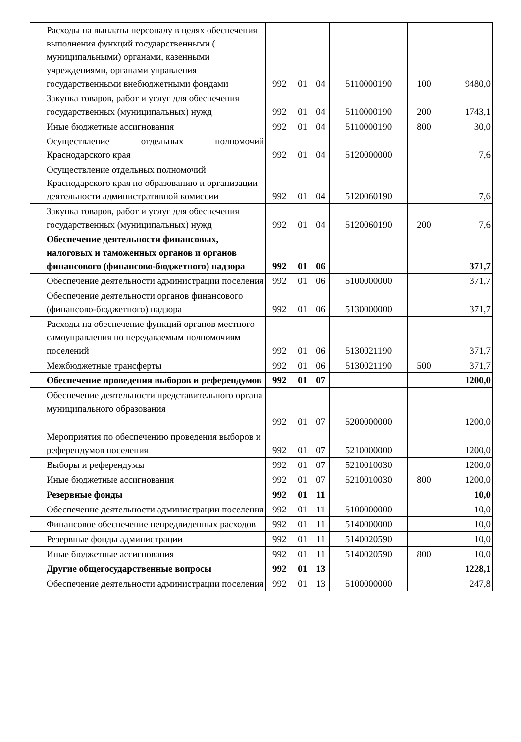| | Расходы на выплаты персоналу в целях обеспечения выполнения функций государственными ( муниципальными) органами, казенными учреждениями, органами управления государственными внебюджетными фондами | 992 | 01 | 04 | 5110000190 | 100 | 9480,0 |
| | Закупка товаров, работ и услуг для обеспечения государственных (муниципальных) нужд | 992 | 01 | 04 | 5110000190 | 200 | 1743,1 |
| | Иные бюджетные ассигнования | 992 | 01 | 04 | 5110000190 | 800 | 30,0 |
| | Осуществление отдельных полномочий Краснодарского края | 992 | 01 | 04 | 5120000000 | | 7,6 |
| | Осуществление отдельных полномочий Краснодарского края по образованию и организации деятельности административной комиссии | 992 | 01 | 04 | 5120060190 | | 7,6 |
| | Закупка товаров, работ и услуг для обеспечения государственных (муниципальных) нужд | 992 | 01 | 04 | 5120060190 | 200 | 7,6 |
| | Обеспечение деятельности финансовых, налоговых и таможенных органов и органов финансового (финансово-бюджетного) надзора | 992 | 01 | 06 | | | 371,7 |
| | Обеспечение деятельности администрации поселения | 992 | 01 | 06 | 5100000000 | | 371,7 |
| | Обеспечение деятельности органов финансового (финансово-бюджетного) надзора | 992 | 01 | 06 | 5130000000 | | 371,7 |
| | Расходы на обеспечение функций органов местного самоуправления по передаваемым полномочиям поселений | 992 | 01 | 06 | 5130021190 | | 371,7 |
| | Межбюджетные трансферты | 992 | 01 | 06 | 5130021190 | 500 | 371,7 |
| | Обеспечение проведения выборов и референдумов | 992 | 01 | 07 | | | 1200,0 |
| | Обеспечение деятельности представительного органа муниципального образования | 992 | 01 | 07 | 5200000000 | | 1200,0 |
| | Мероприятия по обеспечению проведения выборов и референдумов поселения | 992 | 01 | 07 | 5210000000 | | 1200,0 |
| | Выборы и референдумы | 992 | 01 | 07 | 5210010030 | | 1200,0 |
| | Иные бюджетные ассигнования | 992 | 01 | 07 | 5210010030 | 800 | 1200,0 |
| | Резервные фонды | 992 | 01 | 11 | | | 10,0 |
| | Обеспечение деятельности администрации поселения | 992 | 01 | 11 | 5100000000 | | 10,0 |
| | Финансовое обеспечение непредвиденных расходов | 992 | 01 | 11 | 5140000000 | | 10,0 |
| | Резервные фонды администрации | 992 | 01 | 11 | 5140020590 | | 10,0 |
| | Иные бюджетные ассигнования | 992 | 01 | 11 | 5140020590 | 800 | 10,0 |
| | Другие общегосударственные вопросы | 992 | 01 | 13 | | | 1228,1 |
| | Обеспечение деятельности администрации поселения | 992 | 01 | 13 | 5100000000 | | 247,8 |